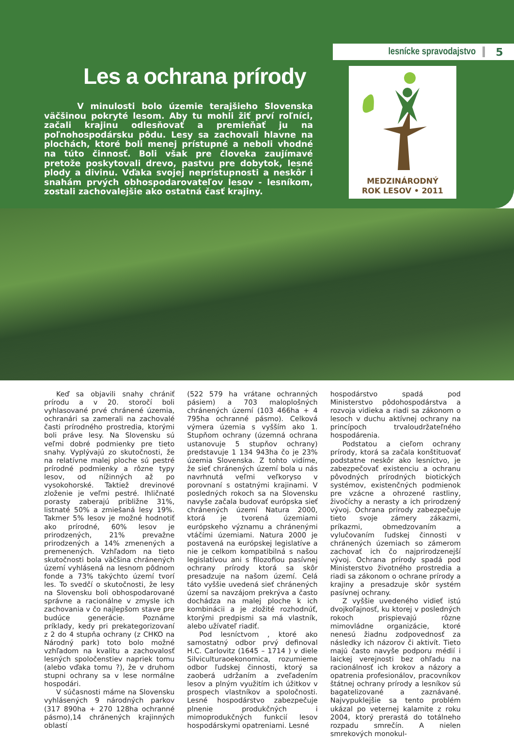lesnícke spravodajstvo 5
Les a ochrana prírody
V minulosti bolo územie terajšieho Slovenska väčšinou pokryté lesom. Aby tu mohli žiť prví roľníci, začali krajinu odlesňovať a premieňať ju na poľnohospodársku pôdu. Lesy sa zachovali hlavne na plochách, ktoré boli menej prístupné a neboli vhodné na túto činnosť. Boli však pre človeka zaujímavé pretože poskytovali drevo, pastvu pre dobytok, lesné plody a divinu. Vďaka svojej neprístupnosti a neskôr i snahám prvých obhospodarovateľov lesov - lesníkom, zostali zachovalejšie ako ostatná časť krajiny.
MEDZINÁRODNÝ
ROK LESOV • 2011
Keď sa objavili snahy chrániť prírodu a v 20. storočí boli vyhlasované prvé chránené územia, ochranári sa zamerali na zachovalé časti prírodného prostredia, ktorými boli práve lesy. Na Slovensku sú veľmi dobré podmienky pre tieto snahy. Vyplývajú zo skutočnosti, že na relatívne malej ploche sú pestré prírodné podmienky a rôzne typy lesov, od nížinných až po vysokohorské. Taktiež drevinové zloženie je veľmi pestré. Ihličnaté porasty zaberajú približne 31%, listnaté 50% a zmiešaná lesy 19%. Takmer 5% lesov je možné hodnotiť ako prírodné, 60% lesov je prirodzených, 21% prevažne prirodzených a 14% zmenených a premenených. Vzhľadom na tieto skutočnosti bola väčšina chránených území vyhlásená na lesnom pôdnom fonde a 73% takýchto území tvorí les. To svedčí o skutočnosti, že lesy na Slovensku boli obhospodarované správne a racionálne v zmysle ich zachovania v čo najlepšom stave pre budúce generácie. Poznáme príklady, kedy pri prekategorizovaní z 2 do 4 stupňa ochrany (z CHKO na Národný park) toto bolo možné vzhľadom na kvalitu a zachovalosť lesných spoločenstiev napriek tomu (alebo vďaka tomu ?), že v druhom stupni ochrany sa v lese normálne hospodári.
V súčasnosti máme na Slovensku vyhlásených 9 národných parkov (317 890ha + 270 128ha ochranné pásmo),14 chránených krajinných oblastí
(522 579 ha vrátane ochranných pásiem) a 703 maloplošných chránených území (103 466ha + 4 795ha ochranné pásmo). Celková výmera územia s vyšším ako 1. Stupňom ochrany (územná ochrana ustanovuje 5 stupňov ochrany) predstavuje 1 134 943ha čo je 23% územia Slovenska. Z tohto vidíme, že sieť chránených území bola u nás navrhnutá veľmi veľkoryso v porovnaní s ostatnými krajinami. V posledných rokoch sa na Slovensku navyše začala budovať európska sieť chránených území Natura 2000, ktorá je tvorená územiami európskeho významu a chránenými vtáčími územiami. Natura 2000 je postavená na európskej legislatíve a nie je celkom kompatibilná s našou legislatívou ani s filozofiou pasívnej ochrany prírody ktorá sa skôr presadzuje na našom území. Celá táto vyššie uvedená sieť chránených území sa navzájom prekrýva a často dochádza na malej ploche k ich kombinácii a je zložité rozhodnúť, ktorými predpismi sa má vlastník, alebo užívateľ riadiť.
Pod lesníctvom , ktoré ako samostatný odbor prvý definoval H.C. Carlovitz (1645 – 1714 ) v diele Silviculturaoekonomica, rozumieme odbor ľudskej činnosti, ktorý sa zaoberá udržaním a zveľadením lesov a plným využitím ich úžitkov v prospech vlastníkov a spoločnosti. Lesné hospodárstvo zabezpečuje plnenie produkčných i mimoprodukčných funkcií lesov hospodárskymi opatreniami. Lesné
hospodárstvo spadá pod Ministerstvo pôdohospodárstva a rozvoja vidieka a riadi sa zákonom o lesoch v duchu aktívnej ochrany na princípoch trvaloudržateľného hospodárenia.
Podstatou a cieľom ochrany prírody, ktorá sa začala konštituovať podstatne neskôr ako lesníctvo, je zabezpečovať existenciu a ochranu pôvodných prírodných biotických systémov, existenčných podmienok pre vzácne a ohrozené rastliny, živočíchy a nerasty a ich prirodzený vývoj. Ochrana prírody zabezpečuje tieto svoje zámery zákazmi, príkazmi, obmedzovaním a vylučovaním ľudskej činnosti v chránených územiach so zámerom zachovať ich čo najprirodzenejší vývoj. Ochrana prírody spadá pod Ministerstvo životného prostredia a riadi sa zákonom o ochrane prírody a krajiny a presadzuje skôr systém pasívnej ochrany.
Z vyššie uvedeného vidieť istú dvojkoľajnosť, ku ktorej v posledných rokoch prispievajú rôzne mimovládne organizácie, ktoré nenesú žiadnu zodpovednosť za následky ich názorov či aktivít. Tieto majú často navyše podporu médií i laickej verejnosti bez ohľadu na racionálnosť ich krokov a názory a opatrenia profesionálov, pracovníkov štátnej ochrany prírody a lesníkov sú bagatelizované a zaznávané. Najvypuklejšie sa tento problém ukázal po veternej kalamite z roku 2004, ktorý prerastá do totálneho rozpadu smrečín. A nielen smrekových monokul-